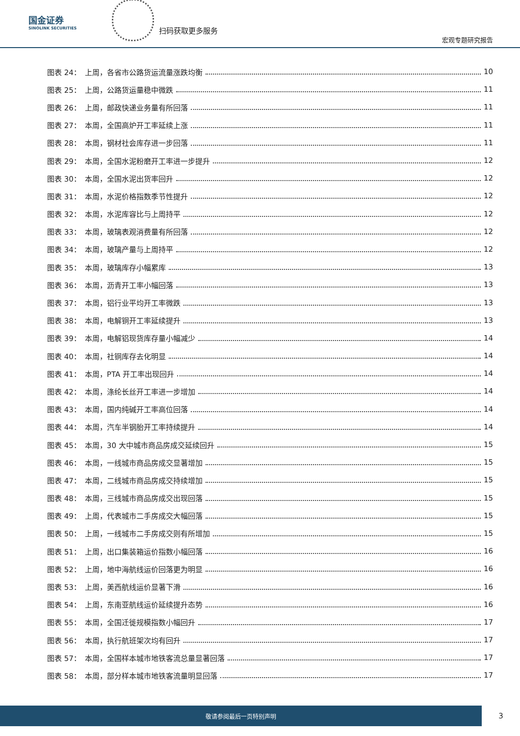国金证券
SINOLINK SECURITIES
扫码获取更多服务
宏观专题研究报告
图表 24：　上周，各省市公路货运流量涨跌均衡 10
图表 25：　上周，公路货运量稳中微跌 11
图表 26：　上周，邮政快递业务量有所回落 11
图表 27：　本周，全国高炉开工率延续上涨 11
图表 28：　本周，钢材社会库存进一步回落 11
图表 29：　本周，全国水泥粉磨开工率进一步提升 12
图表 30：　本周，全国水泥出货率回升 12
图表 31：　本周，水泥价格指数季节性提升 12
图表 32：　本周，水泥库容比与上周持平 12
图表 33：　本周，玻璃表观消费量有所回落 12
图表 34：　本周，玻璃产量与上周持平 12
图表 35：　本周，玻璃库存小幅累库 13
图表 36：　本周，沥青开工率小幅回落 13
图表 37：　本周，铝行业平均开工率微跌 13
图表 38：　本周，电解铜开工率延续提升 13
图表 39：　本周，电解铝现货库存量小幅减少 14
图表 40：　本周，社铜库存去化明显 14
图表 41：　本周，PTA 开工率出现回升 14
图表 42：　本周，涤纶长丝开工率进一步增加 14
图表 43：　本周，国内纯碱开工率高位回落 14
图表 44：　本周，汽车半钢胎开工率持续提升 14
图表 45：　本周，30 大中城市商品房成交延续回升 15
图表 46：　本周，一线城市商品房成交显著增加 15
图表 47：　本周，二线城市商品房成交持续增加 15
图表 48：　本周，三线城市商品房成交出现回落 15
图表 49：　上周，代表城市二手房成交大幅回落 15
图表 50：　上周，一线城市二手房成交则有所增加 15
图表 51：　上周，出口集装箱运价指数小幅回落 16
图表 52：　上周，地中海航线运价回落更为明显 16
图表 53：　上周，美西航线运价显著下滑 16
图表 54：　上周，东南亚航线运价延续提升态势 16
图表 55：　本周，全国迁徙规模指数小幅回升 17
图表 56：　本周，执行航班架次均有回升 17
图表 57：　本周，全国样本城市地铁客流总量显著回落 17
图表 58：　本周，部分样本城市地铁客流量明显回落 17
敬请参阅最后一页特别声明
3